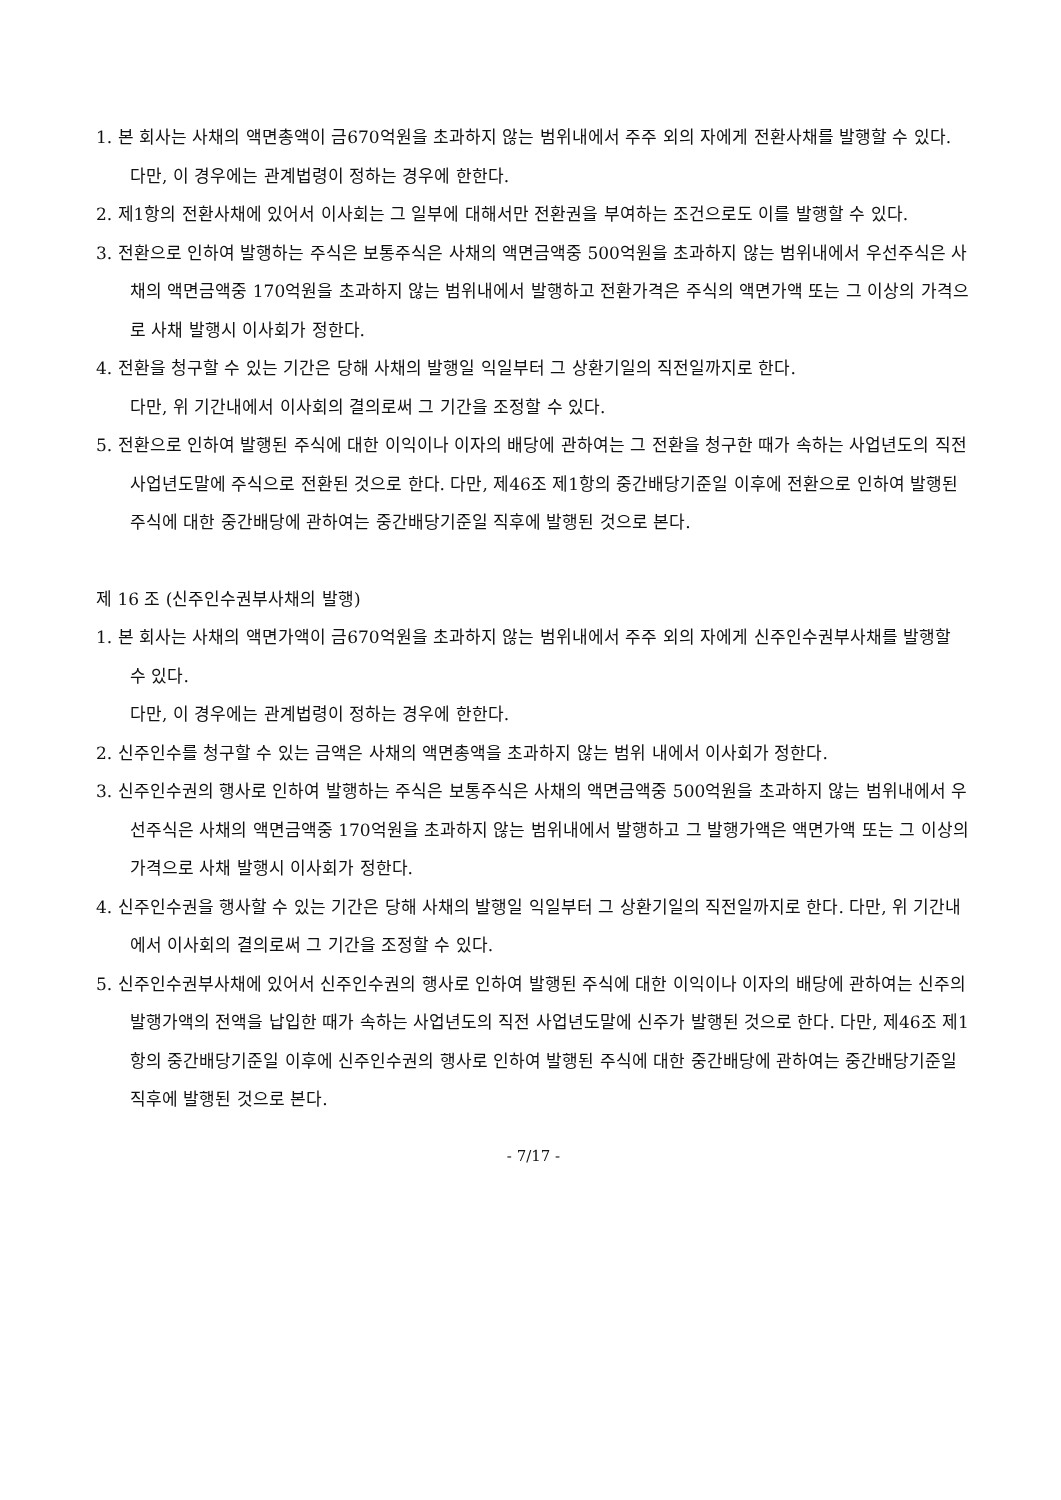1. 본 회사는 사채의 액면총액이 금670억원을 초과하지 않는 범위내에서 주주 외의 자에게 전환사채를 발행할 수 있다.
다만, 이 경우에는 관계법령이 정하는 경우에 한한다.
2. 제1항의 전환사채에 있어서 이사회는 그 일부에 대해서만 전환권을 부여하는 조건으로도 이를 발행할 수 있다.
3. 전환으로 인하여 발행하는 주식은 보통주식은 사채의 액면금액중 500억원을 초과하지 않는 범위내에서 우선주식은 사채의 액면금액중 170억원을 초과하지 않는 범위내에서 발행하고 전환가격은 주식의 액면가액 또는 그 이상의 가격으로 사채 발행시 이사회가 정한다.
4. 전환을 청구할 수 있는 기간은 당해 사채의 발행일 익일부터 그 상환기일의 직전일까지로 한다.
다만, 위 기간내에서 이사회의 결의로써 그 기간을 조정할 수 있다.
5. 전환으로 인하여 발행된 주식에 대한 이익이나 이자의 배당에 관하여는 그 전환을 청구한 때가 속하는 사업년도의 직전사업년도말에 주식으로 전환된 것으로 한다. 다만, 제46조 제1항의 중간배당기준일 이후에 전환으로 인하여 발행된 주식에 대한 중간배당에 관하여는 중간배당기준일 직후에 발행된 것으로 본다.
제 16 조 (신주인수권부사채의 발행)
1. 본 회사는 사채의 액면가액이 금670억원을 초과하지 않는 범위내에서 주주 외의 자에게 신주인수권부사채를 발행할 수 있다.
다만, 이 경우에는 관계법령이 정하는 경우에 한한다.
2. 신주인수를 청구할 수 있는 금액은 사채의 액면총액을 초과하지 않는 범위 내에서 이사회가 정한다.
3. 신주인수권의 행사로 인하여 발행하는 주식은 보통주식은 사채의 액면금액중 500억원을 초과하지 않는 범위내에서 우선주식은 사채의 액면금액중 170억원을 초과하지 않는 범위내에서 발행하고 그 발행가액은 액면가액 또는 그 이상의 가격으로 사채 발행시 이사회가 정한다.
4. 신주인수권을 행사할 수 있는 기간은 당해 사채의 발행일 익일부터 그 상환기일의 직전일까지로 한다. 다만, 위 기간내에서 이사회의 결의로써 그 기간을 조정할 수 있다.
5. 신주인수권부사채에 있어서 신주인수권의 행사로 인하여 발행된 주식에 대한 이익이나 이자의 배당에 관하여는 신주의 발행가액의 전액을 납입한 때가 속하는 사업년도의 직전 사업년도말에 신주가 발행된 것으로 한다. 다만, 제46조 제1항의 중간배당기준일 이후에 신주인수권의 행사로 인하여 발행된 주식에 대한 중간배당에 관하여는 중간배당기준일 직후에 발행된 것으로 본다.
- 7/17 -